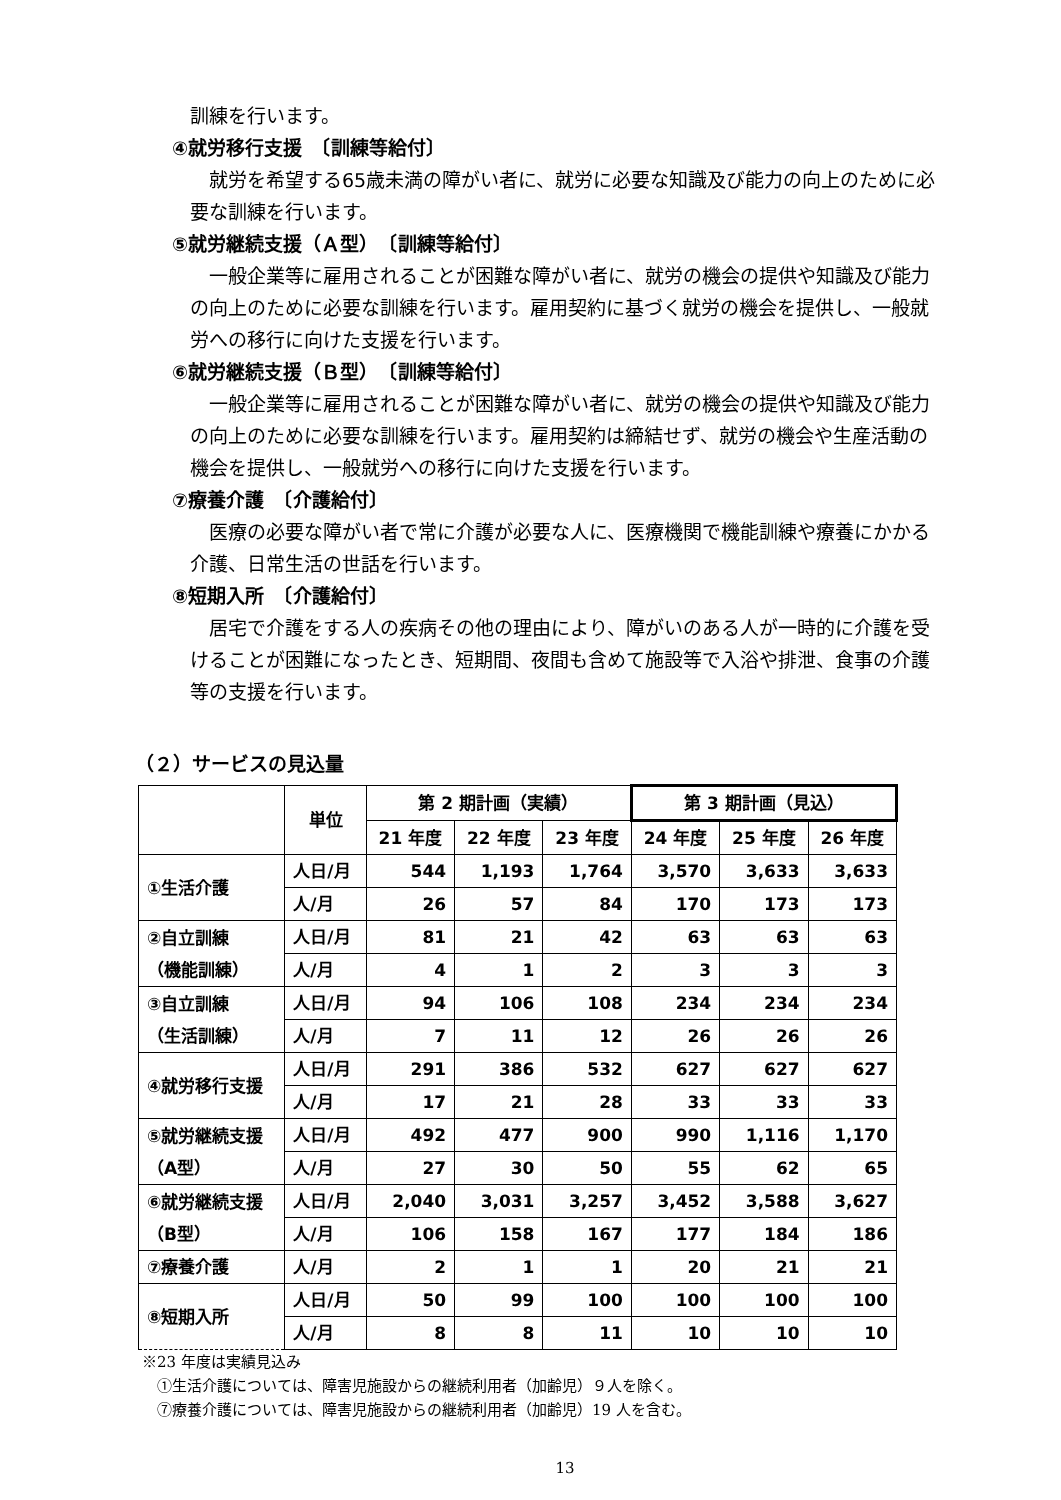訓練を行います。
④就労移行支援　〔訓練等給付〕
就労を希望する65歳未満の障がい者に、就労に必要な知識及び能力の向上のために必要な訓練を行います。
⑤就労継続支援（Ａ型）　〔訓練等給付〕
一般企業等に雇用されることが困難な障がい者に、就労の機会の提供や知識及び能力の向上のために必要な訓練を行います。雇用契約に基づく就労の機会を提供し、一般就労への移行に向けた支援を行います。
⑥就労継続支援（Ｂ型）　〔訓練等給付〕
一般企業等に雇用されることが困難な障がい者に、就労の機会の提供や知識及び能力の向上のために必要な訓練を行います。雇用契約は締結せず、就労の機会や生産活動の機会を提供し、一般就労への移行に向けた支援を行います。
⑦療養介護　〔介護給付〕
医療の必要な障がい者で常に介護が必要な人に、医療機関で機能訓練や療養にかかる介護、日常生活の世話を行います。
⑧短期入所　〔介護給付〕
居宅で介護をする人の疾病その他の理由により、障がいのある人が一時的に介護を受けることが困難になったとき、短期間、夜間も含めて施設等で入浴や排泄、食事の介護等の支援を行います。
（２）サービスの見込量
| | 単位 | 第 2 期計画（実績） | | | 第 3 期計画（見込） | | |
| --- | --- | --- | --- | --- | --- | --- | --- |
| | | 21 年度 | 22 年度 | 23 年度 | 24 年度 | 25 年度 | 26 年度 |
| ①生活介護 | 人日/月 | 544 | 1,193 | 1,764 | 3,570 | 3,633 | 3,633 |
| | 人/月 | 26 | 57 | 84 | 170 | 173 | 173 |
| ②自立訓練 （機能訓練） | 人日/月 | 81 | 21 | 42 | 63 | 63 | 63 |
| | 人/月 | 4 | 1 | 2 | 3 | 3 | 3 |
| ③自立訓練 （生活訓練） | 人日/月 | 94 | 106 | 108 | 234 | 234 | 234 |
| | 人/月 | 7 | 11 | 12 | 26 | 26 | 26 |
| ④就労移行支援 | 人日/月 | 291 | 386 | 532 | 627 | 627 | 627 |
| | 人/月 | 17 | 21 | 28 | 33 | 33 | 33 |
| ⑤就労継続支援 （A型） | 人日/月 | 492 | 477 | 900 | 990 | 1,116 | 1,170 |
| | 人/月 | 27 | 30 | 50 | 55 | 62 | 65 |
| ⑥就労継続支援 （B型） | 人日/月 | 2,040 | 3,031 | 3,257 | 3,452 | 3,588 | 3,627 |
| | 人/月 | 106 | 158 | 167 | 177 | 184 | 186 |
| ⑦療養介護 | 人/月 | 2 | 1 | 1 | 20 | 21 | 21 |
| ⑧短期入所 | 人日/月 | 50 | 99 | 100 | 100 | 100 | 100 |
| | 人/月 | 8 | 8 | 11 | 10 | 10 | 10 |
※23 年度は実績見込み
　①生活介護については、障害児施設からの継続利用者（加齢児）９人を除く。
　⑦療養介護については、障害児施設からの継続利用者（加齢児）19 人を含む。
13